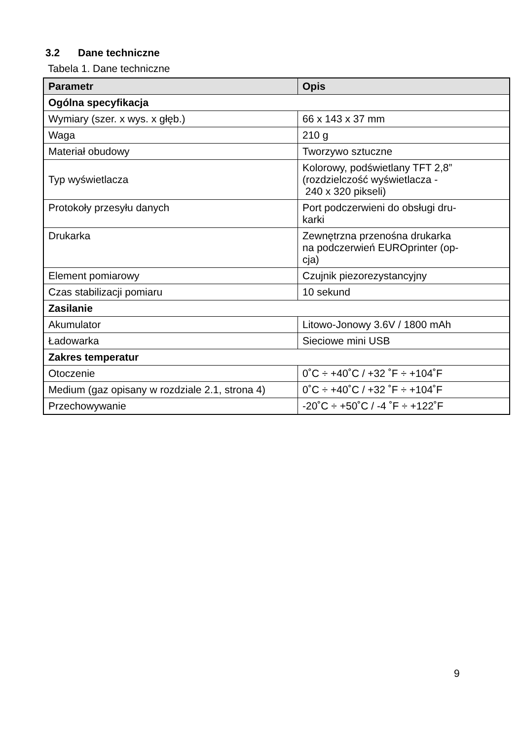3.2 Dane techniczne
Tabela 1. Dane techniczne
| Parametr | Opis |
| --- | --- |
| Ogólna specyfikacja | |
| Wymiary (szer. x wys. x głęb.) | 66 x 143 x 37 mm |
| Waga | 210 g |
| Materiał obudowy | Tworzywo sztuczne |
| Typ wyświetlacza | Kolorowy, podświetlany TFT 2,8” (rozdzielczość wyświetlacza - 240 x 320 pikseli) |
| Protokoły przesyłu danych | Port podczerwieni do obsługi dru- karki |
| Drukarka | Zewnętrzna przenośna drukarka na podczerwień EUROprinter (op- cja) |
| Element pomiarowy | Czujnik piezorezystancyjny |
| Czas stabilizacji pomiaru | 10 sekund |
| Zasilanie | |
| Akumulator | Litowo-Jonowy 3.6V / 1800 mAh |
| Ładowarka | Sieciowe mini USB |
| Zakres temperatur | |
| Otoczenie | 0˚C ÷ +40˚C / +32 ˚F ÷ +104˚F |
| Medium (gaz opisany w rozdziale 2.1, strona 4) | 0˚C ÷ +40˚C / +32 ˚F ÷ +104˚F |
| Przechowywanie | -20˚C ÷ +50˚C / -4 ˚F ÷ +122˚F |
9